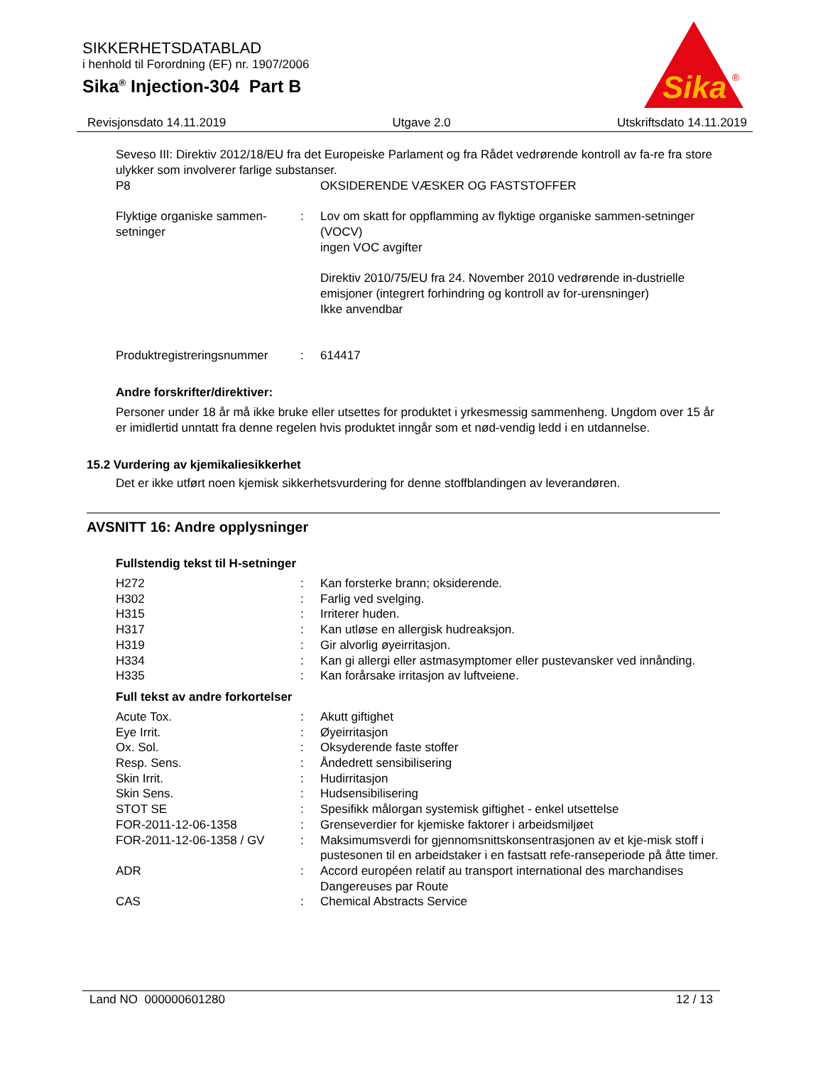SIKKERHETSDATABLAD
i henhold til Forordning (EF) nr. 1907/2006
Sika<sup>®</sup> Injection-304 Part B
Sika
®
Revisjonsdato 14.11.2019 Utgave 2.0 Utskriftsdato 14.11.2019
Seveso III: Direktiv 2012/18/EU fra det Europeiske Parlament og fra Rådet vedrørende kontroll av fa-re fra store ulykker som involverer farlige substanser.
| P8 | | OKSIDERENDE VÆSKER OG FASTSTOFFER |
| Flyktige organiske sammen-setninger | : | Lov om skatt for oppflamming av flyktige organiske sammen-setninger (VOCV) ingen VOC avgifter Direktiv 2010/75/EU fra 24. November 2010 vedrørende in-dustrielle emisjoner (integrert forhindring og kontroll av for-urensninger) Ikke anvendbar |
| Produktregistreringsnummer | : | 614417 |
Andre forskrifter/direktiver:
Personer under 18 år må ikke bruke eller utsettes for produktet i yrkesmessig sammenheng. Ungdom over 15 år er imidlertid unntatt fra denne regelen hvis produktet inngår som et nød-vendig ledd i en utdannelse.
15.2 Vurdering av kjemikaliesikkerhet
Det er ikke utført noen kjemisk sikkerhetsvurdering for denne stoffblandingen av leverandøren.
AVSNITT 16: Andre opplysninger
Fullstendig tekst til H-setninger
| H272 | : | Kan forsterke brann; oksiderende. |
| H302 | : | Farlig ved svelging. |
| H315 | : | Irriterer huden. |
| H317 | : | Kan utløse en allergisk hudreaksjon. |
| H319 | : | Gir alvorlig øyeirritasjon. |
| H334 | : | Kan gi allergi eller astmasymptomer eller pustevansker ved innånding. |
| H335 | : | Kan forårsake irritasjon av luftveiene. |
Full tekst av andre forkortelser
| Acute Tox. | : | Akutt giftighet |
| Eye Irrit. | : | Øyeirritasjon |
| Ox. Sol. | : | Oksyderende faste stoffer |
| Resp. Sens. | : | Åndedrett sensibilisering |
| Skin Irrit. | : | Hudirritasjon |
| Skin Sens. | : | Hudsensibilisering |
| STOT SE | : | Spesifikk målorgan systemisk giftighet - enkel utsettelse |
| FOR-2011-12-06-1358 | : | Grenseverdier for kjemiske faktorer i arbeidsmiljøet |
| FOR-2011-12-06-1358 / GV | : | Maksimumsverdi for gjennomsnittskonsentrasjonen av et kje-misk stoff i pustesonen til en arbeidstaker i en fastsatt refe-ranseperiode på åtte timer. |
| ADR | : | Accord européen relatif au transport international des marchandises Dangereuses par Route |
| CAS | : | Chemical Abstracts Service |
Land NO 000000601280 12 / 13